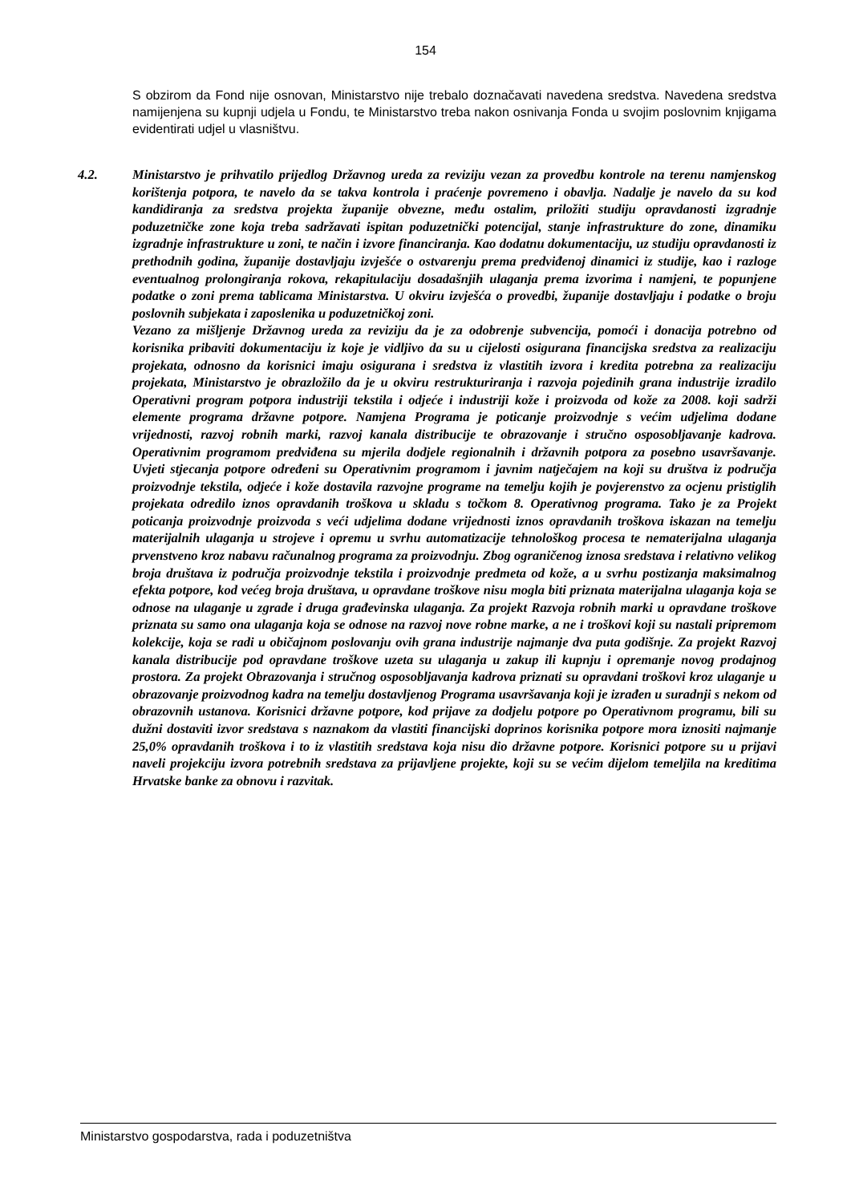154
S obzirom da Fond nije osnovan, Ministarstvo nije trebalo doznačavati navedena sredstva. Navedena sredstva namijenjena su kupnji udjela u Fondu, te Ministarstvo treba nakon osnivanja Fonda u svojim poslovnim knjigama evidentirati udjel u vlasništvu.
4.2. Ministarstvo je prihvatilo prijedlog Državnog ureda za reviziju vezan za provedbu kontrole na terenu namjenskog korištenja potpora, te navelo da se takva kontrola i praćenje povremeno i obavlja. Nadalje je navelo da su kod kandidiranja za sredstva projekta županije obvezne, među ostalim, priložiti studiju opravdanosti izgradnje poduzetničke zone koja treba sadržavati ispitan poduzetnički potencijal, stanje infrastrukture do zone, dinamiku izgradnje infrastrukture u zoni, te način i izvore financiranja. Kao dodatnu dokumentaciju, uz studiju opravdanosti iz prethodnih godina, županije dostavljaju izvješće o ostvarenju prema predviđenoj dinamici iz studije, kao i razloge eventualnog prolongiranja rokova, rekapitulaciju dosadašnjih ulaganja prema izvorima i namjeni, te popunjene podatke o zoni prema tablicama Ministarstva. U okviru izvješća o provedbi, županije dostavljaju i podatke o broju poslovnih subjekata i zaposlenika u poduzetničkoj zoni.
Vezano za mišljenje Državnog ureda za reviziju da je za odobrenje subvencija, pomoći i donacija potrebno od korisnika pribaviti dokumentaciju iz koje je vidljivo da su u cijelosti osigurana financijska sredstva za realizaciju projekata, odnosno da korisnici imaju osigurana i sredstva iz vlastitih izvora i kredita potrebna za realizaciju projekata, Ministarstvo je obrazložilo da je u okviru restrukturiranja i razvoja pojedinih grana industrije izradilo Operativni program potpora industriji tekstila i odjeće i industriji kože i proizvoda od kože za 2008. koji sadrži elemente programa državne potpore. Namjena Programa je poticanje proizvodnje s većim udjelima dodane vrijednosti, razvoj robnih marki, razvoj kanala distribucije te obrazovanje i stručno osposobljavanje kadrova. Operativnim programom predviđena su mjerila dodjele regionalnih i državnih potpora za posebno usavršavanje. Uvjeti stjecanja potpore određeni su Operativnim programom i javnim natječajem na koji su društva iz područja proizvodnje tekstila, odjeće i kože dostavila razvojne programe na temelju kojih je povjerenstvo za ocjenu pristiglih projekata odredilo iznos opravdanih troškova u skladu s točkom 8. Operativnog programa. Tako je za Projekt poticanja proizvodnje proizvoda s veći udjelima dodane vrijednosti iznos opravdanih troškova iskazan na temelju materijalnih ulaganja u strojeve i opremu u svrhu automatizacije tehnološkog procesa te nematerijalna ulaganja prvenstveno kroz nabavu računalnog programa za proizvodnju. Zbog ograničenog iznosa sredstava i relativno velikog broja društava iz područja proizvodnje tekstila i proizvodnje predmeta od kože, a u svrhu postizanja maksimalnog efekta potpore, kod većeg broja društava, u opravdane troškove nisu mogla biti priznata materijalna ulaganja koja se odnose na ulaganje u zgrade i druga građevinska ulaganja. Za projekt Razvoja robnih marki u opravdane troškove priznata su samo ona ulaganja koja se odnose na razvoj nove robne marke, a ne i troškovi koji su nastali pripremom kolekcije, koja se radi u običajnom poslovanju ovih grana industrije najmanje dva puta godišnje. Za projekt Razvoj kanala distribucije pod opravdane troškove uzeta su ulaganja u zakup ili kupnju i opremanje novog prodajnog prostora. Za projekt Obrazovanja i stručnog osposobljavanja kadrova priznati su opravdani troškovi kroz ulaganje u obrazovanje proizvodnog kadra na temelju dostavljenog Programa usavršavanja koji je izrađen u suradnji s nekom od obrazovnih ustanova. Korisnici državne potpore, kod prijave za dodjelu potpore po Operativnom programu, bili su dužni dostaviti izvor sredstava s naznakom da vlastiti financijski doprinos korisnika potpore mora iznositi najmanje 25,0% opravdanih troškova i to iz vlastitih sredstava koja nisu dio državne potpore. Korisnici potpore su u prijavi naveli projekciju izvora potrebnih sredstava za prijavljene projekte, koji su se većim dijelom temeljila na kreditima Hrvatske banke za obnovu i razvitak.
Ministarstvo gospodarstva, rada i poduzetništva